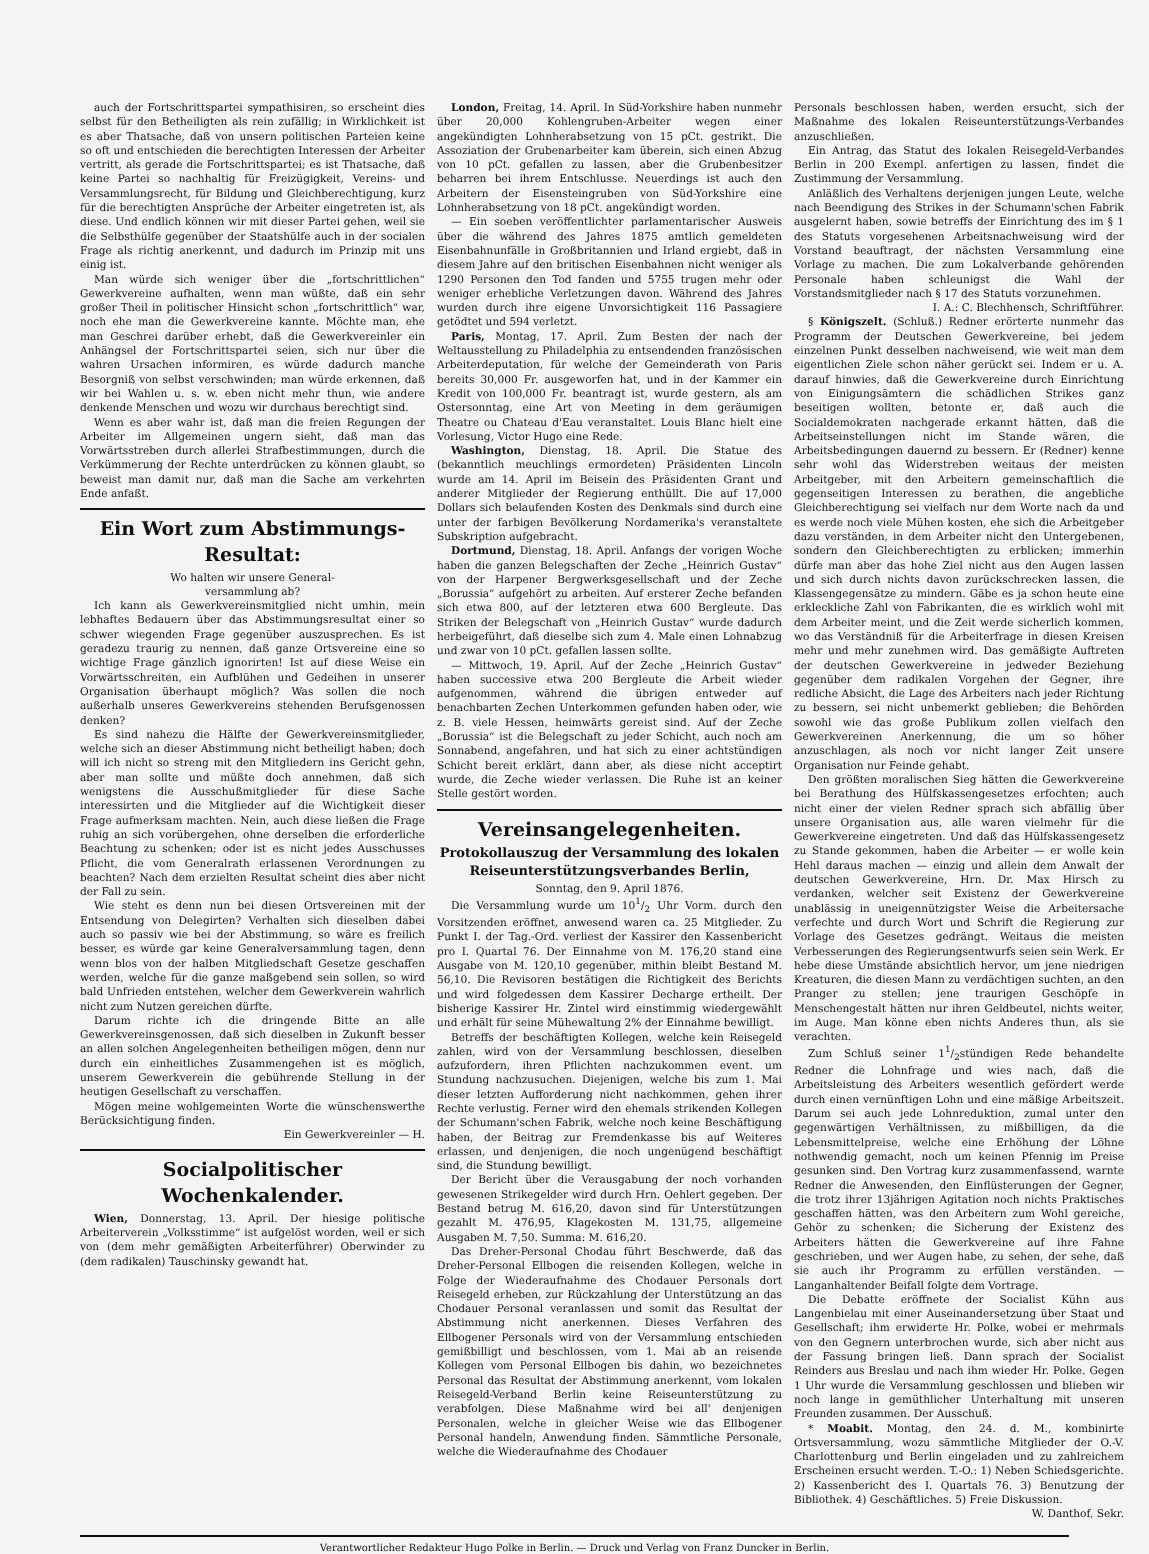auch der Fortschrittspartei sympathisiren, so erscheint dies selbst für den Betheiligten als rein zufällig; in Wirklichkeit ist es aber Thatsache, daß von unsern politischen Parteien keine so oft und entschieden die berechtigten Interessen der Arbeiter vertritt, als gerade die Fortschrittspartei; es ist Thatsache, daß keine Partei so nachhaltig für Freizügigkeit, Vereins- und Versammlungsrecht, für Bildung und Gleichberechtigung, kurz für die berechtigten Ansprüche der Arbeiter eingetreten ist, als diese. Und endlich können wir mit dieser Partei gehen, weil sie die Selbsthülfe gegenüber der Staatshülfe auch in der socialen Frage als richtig anerkennt, und dadurch im Prinzip mit uns einig ist.
Man würde sich weniger über die „fortschrittlichen“ Gewerkvereine aufhalten, wenn man wüßte, daß ein sehr großer Theil in politischer Hinsicht schon „fortschrittlich“ war, noch ehe man die Gewerkvereine kannte. Möchte man, ehe man Geschrei darüber erhebt, daß die Gewerkvereinler ein Anhängsel der Fortschrittspartei seien, sich nur über die wahren Ursachen informiren, es würde dadurch manche Besorgniß von selbst verschwinden; man würde erkennen, daß wir bei Wahlen u. s. w. eben nicht mehr thun, wie andere denkende Menschen und wozu wir durchaus berechtigt sind.
Wenn es aber wahr ist, daß man die freien Regungen der Arbeiter im Allgemeinen ungern sieht, daß man das Vorwärtsstreben durch allerlei Strafbestimmungen, durch die Verkümmerung der Rechte unterdrücken zu können glaubt, so beweist man damit nur, daß man die Sache am verkehrten Ende anfaßt.
Ein Wort zum Abstimmungs-Resultat:
Wo halten wir unsere General-
versammlung ab?
Ich kann als Gewerkvereinsmitglied nicht umhin, mein lebhaftes Bedauern über das Abstimmungsresultat einer so schwer wiegenden Frage gegenüber auszusprechen. Es ist geradezu traurig zu nennen, daß ganze Ortsvereine eine so wichtige Frage gänzlich ignorirten! Ist auf diese Weise ein Vorwärtsschreiten, ein Aufblühen und Gedeihen in unserer Organisation überhaupt möglich? Was sollen die noch außerhalb unseres Gewerkvereins stehenden Berufsgenossen denken?
Es sind nahezu die Hälfte der Gewerkvereinsmitglieder, welche sich an dieser Abstimmung nicht betheiligt haben; doch will ich nicht so streng mit den Mitgliedern ins Gericht gehn, aber man sollte und müßte doch annehmen, daß sich wenigstens die Ausschußmitglieder für diese Sache interessirten und die Mitglieder auf die Wichtigkeit dieser Frage aufmerksam machten. Nein, auch diese ließen die Frage ruhig an sich vorübergehen, ohne derselben die erforderliche Beachtung zu schenken; oder ist es nicht jedes Ausschusses Pflicht, die vom Generalrath erlassenen Verordnungen zu beachten? Nach dem erzielten Resultat scheint dies aber nicht der Fall zu sein.
Wie steht es denn nun bei diesen Ortsvereinen mit der Entsendung von Delegirten? Verhalten sich dieselben dabei auch so passiv wie bei der Abstimmung, so wäre es freilich besser, es würde gar keine Generalversammlung tagen, denn wenn blos von der halben Mitgliedschaft Gesetze geschaffen werden, welche für die ganze maßgebend sein sollen, so wird bald Unfrieden entstehen, welcher dem Gewerkverein wahrlich nicht zum Nutzen gereichen dürfte.
Darum richte ich die dringende Bitte an alle Gewerkvereinsgenossen, daß sich dieselben in Zukunft besser an allen solchen Angelegenheiten betheiligen mögen, denn nur durch ein einheitliches Zusammengehen ist es möglich, unserem Gewerkverein die gebührende Stellung in der heutigen Gesellschaft zu verschaffen.
Mögen meine wohlgemeinten Worte die wünschenswerthe Berücksichtigung finden.
Ein Gewerkvereinler — H.
Socialpolitischer Wochenkalender.
Wien, Donnerstag, 13. April. Der hiesige politische Arbeiterverein „Volksstimme“ ist aufgelöst worden, weil er sich von (dem mehr gemäßigten Arbeiterführer) Oberwinder zu (dem radikalen) Tauschinsky gewandt hat.
London, Freitag, 14. April. In Süd-Yorkshire haben nunmehr über 20,000 Kohlengruben-Arbeiter wegen einer angekündigten Lohnherabsetzung von 15 pCt. gestrikt. Die Assoziation der Grubenarbeiter kam überein, sich einen Abzug von 10 pCt. gefallen zu lassen, aber die Grubenbesitzer beharren bei ihrem Entschlusse. Neuerdings ist auch den Arbeitern der Eisensteingruben von Süd-Yorkshire eine Lohnherabsetzung von 18 pCt. angekündigt worden.
— Ein soeben veröffentlichter parlamentarischer Ausweis über die während des Jahres 1875 amtlich gemeldeten Eisenbahnunfälle in Großbritannien und Irland ergiebt, daß in diesem Jahre auf den britischen Eisenbahnen nicht weniger als 1290 Personen den Tod fanden und 5755 trugen mehr oder weniger erhebliche Verletzungen davon. Während des Jahres wurden durch ihre eigene Unvorsichtigkeit 116 Passagiere getödtet und 594 verletzt.
Paris, Montag, 17. April. Zum Besten der nach der Weltausstellung zu Philadelphia zu entsendenden französischen Arbeiterdeputation, für welche der Gemeinderath von Paris bereits 30,000 Fr. ausgeworfen hat, und in der Kammer ein Kredit von 100,000 Fr. beantragt ist, wurde gestern, als am Ostersonntag, eine Art von Meeting in dem geräumigen Theatre ou Chateau d'Eau veranstaltet. Louis Blanc hielt eine Vorlesung, Victor Hugo eine Rede.
Washington, Dienstag, 18. April. Die Statue des (bekanntlich meuchlings ermordeten) Präsidenten Lincoln wurde am 14. April im Beisein des Präsidenten Grant und anderer Mitglieder der Regierung enthüllt. Die auf 17,000 Dollars sich belaufenden Kosten des Denkmals sind durch eine unter der farbigen Bevölkerung Nordamerika's veranstaltete Subskription aufgebracht.
Dortmund, Dienstag, 18. April. Anfangs der vorigen Woche haben die ganzen Belegschaften der Zeche „Heinrich Gustav“ von der Harpener Bergwerksgesellschaft und der Zeche „Borussia“ aufgehört zu arbeiten. Auf ersterer Zeche befanden sich etwa 800, auf der letzteren etwa 600 Bergleute. Das Striken der Belegschaft von „Heinrich Gustav“ wurde dadurch herbeigeführt, daß dieselbe sich zum 4. Male einen Lohnabzug und zwar von 10 pCt. gefallen lassen sollte.
— Mittwoch, 19. April. Auf der Zeche „Heinrich Gustav“ haben successive etwa 200 Bergleute die Arbeit wieder aufgenommen, während die übrigen entweder auf benachbarten Zechen Unterkommen gefunden haben oder, wie z. B. viele Hessen, heimwärts gereist sind. Auf der Zeche „Borussia“ ist die Belegschaft zu jeder Schicht, auch noch am Sonnabend, angefahren, und hat sich zu einer achtstündigen Schicht bereit erklärt, dann aber, als diese nicht acceptirt wurde, die Zeche wieder verlassen. Die Ruhe ist an keiner Stelle gestört worden.
Vereinsangelegenheiten.
Protokollauszug der Versammlung des lokalen Reiseunterstützungsverbandes Berlin,
Sonntag, den 9. April 1876.
Die Versammlung wurde um 101/2 Uhr Vorm. durch den Vorsitzenden eröffnet, anwesend waren ca. 25 Mitglieder. Zu Punkt I. der Tag.-Ord. verliest der Kassirer den Kassenbericht pro I. Quartal 76. Der Einnahme von M. 176,20 stand eine Ausgabe von M. 120,10 gegenüber, mithin bleibt Bestand M. 56,10. Die Revisoren bestätigen die Richtigkeit des Berichts und wird folgedessen dem Kassirer Decharge ertheilt. Der bisherige Kassirer Hr. Zintel wird einstimmig wiedergewählt und erhält für seine Mühewaltung 2% der Einnahme bewilligt.
Betreffs der beschäftigten Kollegen, welche kein Reisegeld zahlen, wird von der Versammlung beschlossen, dieselben aufzufordern, ihren Pflichten nachzukommen event. um Stundung nachzusuchen. Diejenigen, welche bis zum 1. Mai dieser letzten Aufforderung nicht nachkommen, gehen ihrer Rechte verlustig. Ferner wird den ehemals strikenden Kollegen der Schumann'schen Fabrik, welche noch keine Beschäftigung haben, der Beitrag zur Fremdenkasse bis auf Weiteres erlassen, und denjenigen, die noch ungenügend beschäftigt sind, die Stundung bewilligt.
Der Bericht über die Verausgabung der noch vorhanden gewesenen Strikegelder wird durch Hrn. Oehlert gegeben. Der Bestand betrug M. 616,20, davon sind für Unterstützungen gezahlt M. 476,95, Klagekosten M. 131,75, allgemeine Ausgaben M. 7,50. Summa: M. 616,20.
Das Dreher-Personal Chodau führt Beschwerde, daß das Dreher-Personal Ellbogen die reisenden Kollegen, welche in Folge der Wiederaufnahme des Chodauer Personals dort Reisegeld erheben, zur Rückzahlung der Unterstützung an das Chodauer Personal veranlassen und somit das Resultat der Abstimmung nicht anerkennen. Dieses Verfahren des Ellbogener Personals wird von der Versammlung entschieden gemißbilligt und beschlossen, vom 1. Mai ab an reisende Kollegen vom Personal Ellbogen bis dahin, wo bezeichnetes Personal das Resultat der Abstimmung anerkennt, vom lokalen Reisegeld-Verband Berlin keine Reiseunterstützung zu verabfolgen. Diese Maßnahme wird bei all' denjenigen Personalen, welche in gleicher Weise wie das Ellbogener Personal handeln, Anwendung finden. Sämmtliche Personale, welche die Wiederaufnahme des Chodauer
Personals beschlossen haben, werden ersucht, sich der Maßnahme des lokalen Reiseunterstützungs-Verbandes anzuschließen.
Ein Antrag, das Statut des lokalen Reisegeld-Verbandes Berlin in 200 Exempl. anfertigen zu lassen, findet die Zustimmung der Versammlung.
Anläßlich des Verhaltens derjenigen jungen Leute, welche nach Beendigung des Strikes in der Schumann'schen Fabrik ausgelernt haben, sowie betreffs der Einrichtung des im § 1 des Statuts vorgesehenen Arbeitsnachweisung wird der Vorstand beauftragt, der nächsten Versammlung eine Vorlage zu machen. Die zum Lokalverbande gehörenden Personale haben schleunigst die Wahl der Vorstandsmitglieder nach § 17 des Statuts vorzunehmen.
I. A.: C. Blechhensch, Schriftführer.
§ Königszelt. (Schluß.) Redner erörterte nunmehr das Programm der Deutschen Gewerkvereine, bei jedem einzelnen Punkt desselben nachweisend, wie weit man dem eigentlichen Ziele schon näher gerückt sei. Indem er u. A. darauf hinwies, daß die Gewerkvereine durch Einrichtung von Einigungsämtern die schädlichen Strikes ganz beseitigen wollten, betonte er, daß auch die Socialdemokraten nachgerade erkannt hätten, daß die Arbeitseinstellungen nicht im Stande wären, die Arbeitsbedingungen dauernd zu bessern. Er (Redner) kenne sehr wohl das Widerstreben weitaus der meisten Arbeitgeber, mit den Arbeitern gemeinschaftlich die gegenseitigen Interessen zu berathen, die angebliche Gleichberechtigung sei vielfach nur dem Worte nach da und es werde noch viele Mühen kosten, ehe sich die Arbeitgeber dazu verständen, in dem Arbeiter nicht den Untergebenen, sondern den Gleichberechtigten zu erblicken; immerhin dürfe man aber das hohe Ziel nicht aus den Augen lassen und sich durch nichts davon zurückschrecken lassen, die Klassengegensätze zu mindern. Gäbe es ja schon heute eine erkleckliche Zahl von Fabrikanten, die es wirklich wohl mit dem Arbeiter meint, und die Zeit werde sicherlich kommen, wo das Verständniß für die Arbeiterfrage in diesen Kreisen mehr und mehr zunehmen wird. Das gemäßigte Auftreten der deutschen Gewerkvereine in jedweder Beziehung gegenüber dem radikalen Vorgehen der Gegner, ihre redliche Absicht, die Lage des Arbeiters nach jeder Richtung zu bessern, sei nicht unbemerkt geblieben; die Behörden sowohl wie das große Publikum zollen vielfach den Gewerkvereinen Anerkennung, die um so höher anzuschlagen, als noch vor nicht langer Zeit unsere Organisation nur Feinde gehabt.
Den größten moralischen Sieg hätten die Gewerkvereine bei Berathung des Hülfskassengesetzes erfochten; auch nicht einer der vielen Redner sprach sich abfällig über unsere Organisation aus, alle waren vielmehr für die Gewerkvereine eingetreten. Und daß das Hülfskassengesetz zu Stande gekommen, haben die Arbeiter — er wolle kein Hehl daraus machen — einzig und allein dem Anwalt der deutschen Gewerkvereine, Hrn. Dr. Max Hirsch zu verdanken, welcher seit Existenz der Gewerkvereine unablässig in uneigennützigster Weise die Arbeitersache verfechte und durch Wort und Schrift die Regierung zur Vorlage des Gesetzes gedrängt. Weitaus die meisten Verbesserungen des Regierungsentwurfs seien sein Werk. Er hebe diese Umstände absichtlich hervor, um jene niedrigen Kreaturen, die diesen Mann zu verdächtigen suchten, an den Pranger zu stellen; jene traurigen Geschöpfe in Menschengestalt hätten nur ihren Geldbeutel, nichts weiter, im Auge. Man könne eben nichts Anderes thun, als sie verachten.
Zum Schluß seiner 11/2stündigen Rede behandelte Redner die Lohnfrage und wies nach, daß die Arbeitsleistung des Arbeiters wesentlich gefördert werde durch einen vernünftigen Lohn und eine mäßige Arbeitszeit. Darum sei auch jede Lohnreduktion, zumal unter den gegenwärtigen Verhältnissen, zu mißbilligen, da die Lebensmittelpreise, welche eine Erhöhung der Löhne nothwendig gemacht, noch um keinen Pfennig im Preise gesunken sind. Den Vortrag kurz zusammenfassend, warnte Redner die Anwesenden, den Einflüsterungen der Gegner, die trotz ihrer 13jährigen Agitation noch nichts Praktisches geschaffen hätten, was den Arbeitern zum Wohl gereiche, Gehör zu schenken; die Sicherung der Existenz des Arbeiters hätten die Gewerkvereine auf ihre Fahne geschrieben, und wer Augen habe, zu sehen, der sehe, daß sie auch ihr Programm zu erfüllen verständen. — Langanhaltender Beifall folgte dem Vortrage.
Die Debatte eröffnete der Socialist Kühn aus Langenbielau mit einer Auseinandersetzung über Staat und Gesellschaft; ihm erwiderte Hr. Polke, wobei er mehrmals von den Gegnern unterbrochen wurde, sich aber nicht aus der Fassung bringen ließ. Dann sprach der Socialist Reinders aus Breslau und nach ihm wieder Hr. Polke. Gegen 1 Uhr wurde die Versammlung geschlossen und blieben wir noch lange in gemüthlicher Unterhaltung mit unseren Freunden zusammen. Der Ausschuß.
* Moabit. Montag, den 24. d. M., kombinirte Ortsversammlung, wozu sämmtliche Mitglieder der O.-V. Charlottenburg und Berlin eingeladen und zu zahlreichem Erscheinen ersucht werden. T.-O.: 1) Neben Schiedsgerichte. 2) Kassenbericht des I. Quartals 76. 3) Benutzung der Bibliothek. 4) Geschäftliches. 5) Freie Diskussion.
W. Danthof, Sekr.
Verantwortlicher Redakteur Hugo Polke in Berlin. — Druck und Verlag von Franz Duncker in Berlin.